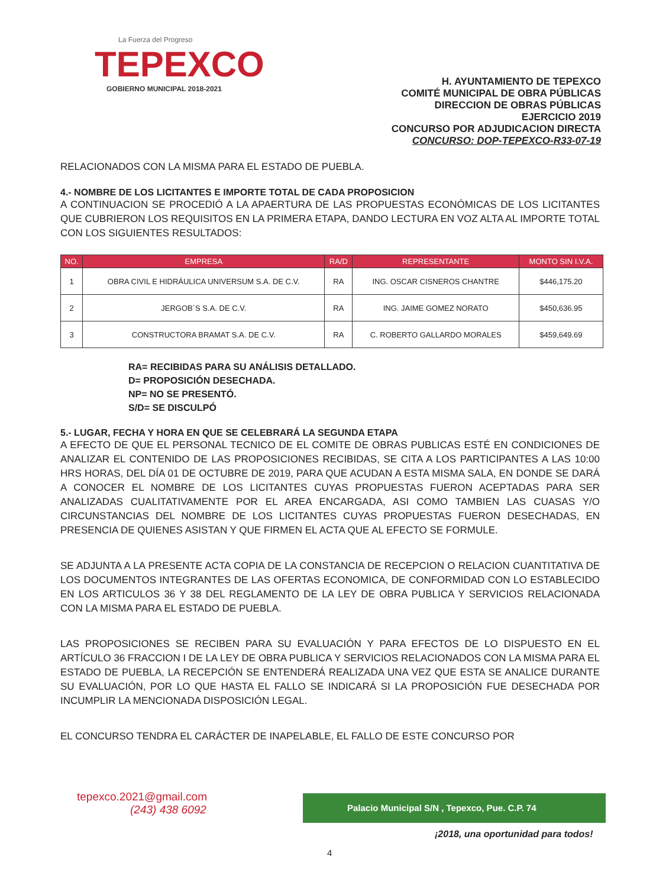La Fuerza del Progreso
TEPEXCO
GOBIERNO MUNICIPAL 2018-2021
H. AYUNTAMIENTO DE TEPEXCO
COMITÉ MUNICIPAL DE OBRA PÚBLICAS
DIRECCION DE OBRAS PÚBLICAS
EJERCICIO 2019
CONCURSO POR ADJUDICACION DIRECTA
CONCURSO: DOP-TEPEXCO-R33-07-19
RELACIONADOS CON LA MISMA PARA EL ESTADO DE PUEBLA.
4.- NOMBRE DE LOS LICITANTES E IMPORTE TOTAL DE CADA PROPOSICION
A CONTINUACION SE PROCEDIÓ A LA APAERTURA DE LAS PROPUESTAS ECONÓMICAS DE LOS LICITANTES QUE CUBRIERON LOS REQUISITOS EN LA PRIMERA ETAPA, DANDO LECTURA EN VOZ ALTA AL IMPORTE TOTAL CON LOS SIGUIENTES RESULTADOS:
| NO. | EMPRESA | RA/D | REPRESENTANTE | MONTO SIN I.V.A. |
| --- | --- | --- | --- | --- |
| 1 | OBRA CIVIL E HIDRÁULICA UNIVERSUM S.A. DE C.V. | RA | ING. OSCAR CISNEROS CHANTRE | $446,175.20 |
| 2 | JERGOB´S S.A. DE C.V. | RA | ING. JAIME GOMEZ NORATO | $450,636.95 |
| 3 | CONSTRUCTORA BRAMAT S.A. DE C.V. | RA | C. ROBERTO GALLARDO MORALES | $459,649.69 |
RA= RECIBIDAS PARA SU ANÁLISIS DETALLADO.
D= PROPOSICIÓN DESECHADA.
NP= NO SE PRESENTÓ.
S/D= SE DISCULPÓ
5.- LUGAR, FECHA Y HORA EN QUE SE CELEBRARÁ LA SEGUNDA ETAPA
A EFECTO DE QUE EL PERSONAL TECNICO DE EL COMITE DE OBRAS PUBLICAS ESTÉ EN CONDICIONES DE ANALIZAR EL CONTENIDO DE LAS PROPOSICIONES RECIBIDAS, SE CITA A LOS PARTICIPANTES A LAS 10:00 HRS HORAS, DEL DÍA 01 DE OCTUBRE DE 2019, PARA QUE ACUDAN A ESTA MISMA SALA, EN DONDE SE DARÁ A CONOCER EL NOMBRE DE LOS LICITANTES CUYAS PROPUESTAS FUERON ACEPTADAS PARA SER ANALIZADAS CUALITATIVAMENTE POR EL AREA ENCARGADA, ASI COMO TAMBIEN LAS CUASAS Y/O CIRCUNSTANCIAS DEL NOMBRE DE LOS LICITANTES CUYAS PROPUESTAS FUERON DESECHADAS, EN PRESENCIA DE QUIENES ASISTAN Y QUE FIRMEN EL ACTA QUE AL EFECTO SE FORMULE.
SE ADJUNTA A LA PRESENTE ACTA COPIA DE LA CONSTANCIA DE RECEPCION O RELACION CUANTITATIVA DE LOS DOCUMENTOS INTEGRANTES DE LAS OFERTAS ECONOMICA, DE CONFORMIDAD CON LO ESTABLECIDO EN LOS ARTICULOS 36 Y 38 DEL REGLAMENTO DE LA LEY DE OBRA PUBLICA Y SERVICIOS RELACIONADA CON LA MISMA PARA EL ESTADO DE PUEBLA.
LAS PROPOSICIONES SE RECIBEN PARA SU EVALUACIÓN Y PARA EFECTOS DE LO DISPUESTO EN EL ARTÍCULO 36 FRACCION I DE LA LEY DE OBRA PUBLICA Y SERVICIOS RELACIONADOS CON LA MISMA PARA EL ESTADO DE PUEBLA, LA RECEPCIÓN SE ENTENDERÁ REALIZADA UNA VEZ QUE ESTA SE ANALICE DURANTE SU EVALUACIÓN, POR LO QUE HASTA EL FALLO SE INDICARÁ SI LA PROPOSICIÓN FUE DESECHADA POR INCUMPLIR LA MENCIONADA DISPOSICIÓN LEGAL.
EL CONCURSO TENDRA EL CARÁCTER DE INAPELABLE, EL FALLO DE ESTE CONCURSO POR
tepexco.2021@gmail.com
(243) 438 6092
Palacio Municipal S/N , Tepexco, Pue. C.P. 74
¡2018, una oportunidad para todos!
4